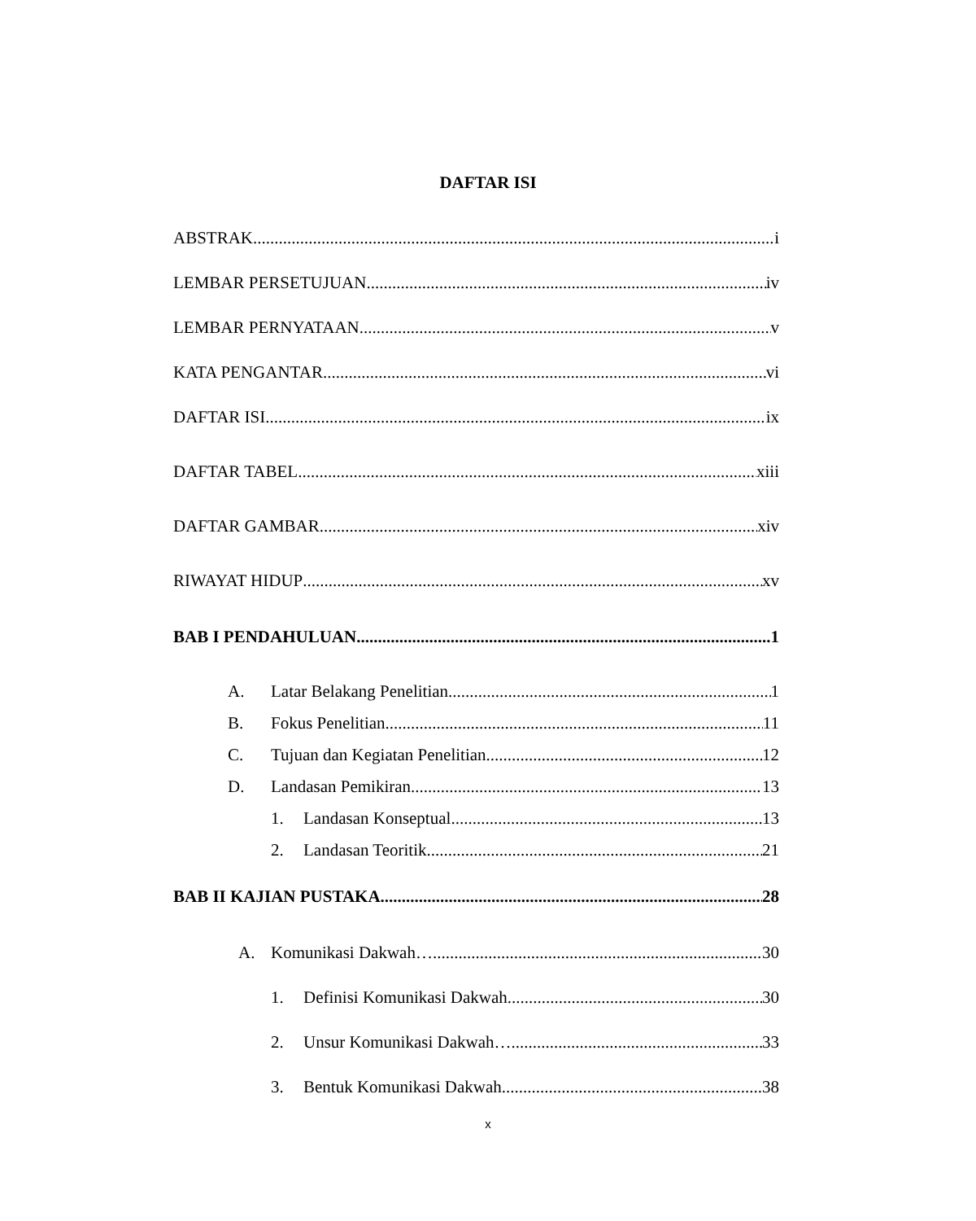DAFTAR ISI
ABSTRAK i
LEMBAR PERSETUJUAN iv
LEMBAR PERNYATAAN v
KATA PENGANTAR vi
DAFTAR ISI ix
DAFTAR TABEL xiii
DAFTAR GAMBAR xiv
RIWAYAT HIDUP xv
BAB I PENDAHULUAN 1
A. Latar Belakang Penelitian 1
B. Fokus Penelitian 11
C. Tujuan dan Kegiatan Penelitian 12
D. Landasan Pemikiran 13
1. Landasan Konseptual 13
2. Landasan Teoritik 21
BAB II KAJIAN PUSTAKA 28
A. Komunikasi Dakwah… 30
1. Definisi Komunikasi Dakwah 30
2. Unsur Komunikasi Dakwah… 33
3. Bentuk Komunikasi Dakwah 38
x